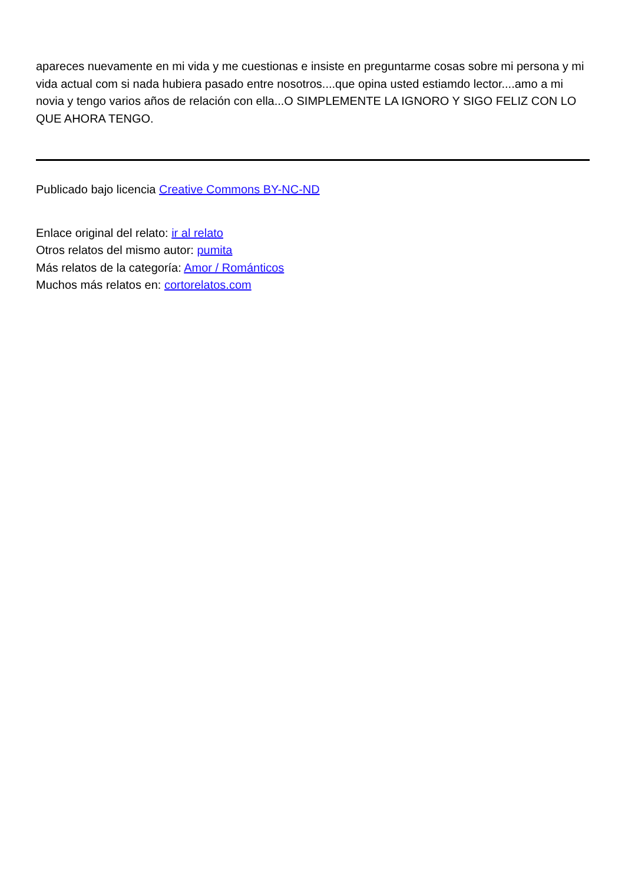apareces nuevamente en mi vida y me cuestionas e insiste en preguntarme cosas sobre mi persona y mi vida actual com si nada hubiera pasado entre nosotros....que opina usted estiamdo lector....amo a mi novia y tengo varios años de relación con ella...O SIMPLEMENTE LA IGNORO Y SIGO FELIZ CON LO QUE AHORA TENGO.
Publicado bajo licencia Creative Commons BY-NC-ND
Enlace original del relato: ir al relato
Otros relatos del mismo autor: pumita
Más relatos de la categoría: Amor / Románticos
Muchos más relatos en: cortorelatos.com